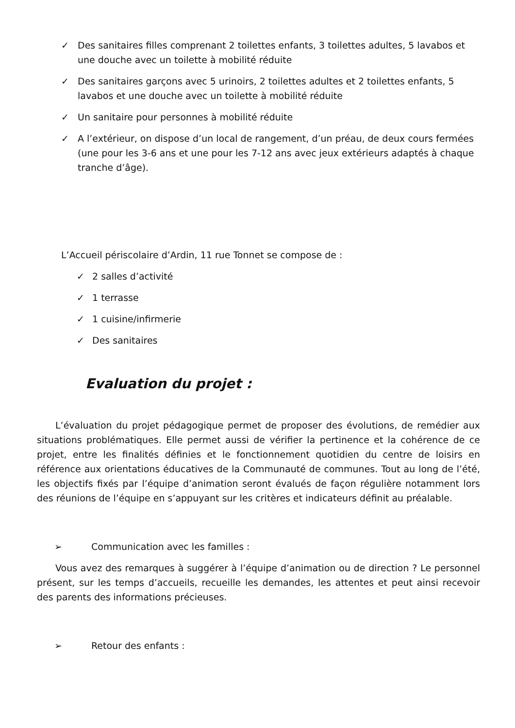✓ Des sanitaires filles comprenant 2 toilettes enfants, 3 toilettes adultes, 5 lavabos et une douche avec un toilette à mobilité réduite
✓ Des sanitaires garçons avec 5 urinoirs, 2 toilettes adultes et 2 toilettes enfants, 5 lavabos et une douche avec un toilette à mobilité réduite
✓ Un sanitaire pour personnes à mobilité réduite
✓ A l’extérieur, on dispose d’un local de rangement, d’un préau, de deux cours fermées (une pour les 3-6 ans et une pour les 7-12 ans avec jeux extérieurs adaptés à chaque tranche d’âge).
L’Accueil périscolaire d’Ardin, 11 rue Tonnet se compose de :
✓ 2 salles d’activité
✓ 1 terrasse
✓ 1 cuisine/infirmerie
✓ Des sanitaires
Evaluation du projet :
L’évaluation du projet pédagogique permet de proposer des évolutions, de remédier aux situations problématiques. Elle permet aussi de vérifier la pertinence et la cohérence de ce projet, entre les finalités définies et le fonctionnement quotidien du centre de loisirs en référence aux orientations éducatives de la Communauté de communes. Tout au long de l’été, les objectifs fixés par l’équipe d’animation seront évalués de façon régulière notamment lors des réunions de l’équipe en s’appuyant sur les critères et indicateurs définit au préalable.
➢ Communication avec les familles :
Vous avez des remarques à suggérer à l’équipe d’animation ou de direction ? Le personnel présent, sur les temps d’accueils, recueille les demandes, les attentes et peut ainsi recevoir des parents des informations précieuses.
➢ Retour des enfants :